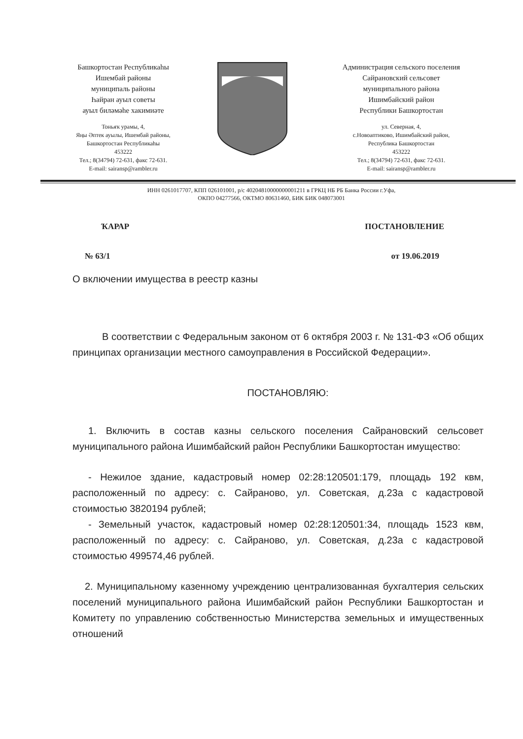Башкортостан Республикаһы
Ишембай районы
муниципаль районы
Һайран ауыл советы
ауыл биләмәһе хакимиәте
Тоньяҡ урамы, 4,
Яңы Әптек ауылы, Ишембай районы,
Башкортостан Республикаһы
453222
Тел.; 8(34794) 72-631, факс 72-631.
E-mail: sairansp@rambler.ru
Администрация сельского поселения
Сайрановский сельсовет
муниципального района
Ишимбайский район
Республики Башкортостан
ул. Северная, 4,
с.Новоаптиково, Ишимбайский район,
Республика Башкортостан
453222
Тел.; 8(34794) 72-631, факс 72-631.
E-mail: sairansp@rambler.ru
ИНН 0261017707, КПП 026101001, р/с 40204810000000001211 в ГРКЦ НБ РБ Банка России г.Уфа,
ОКПО 04277566, ОКТМО 80631460, БИК БИК 048073001
ҠАРАР ПОСТАНОВЛЕНИЕ
№ 63/1 от 19.06.2019
О включении имущества в реестр казны
В соответствии с Федеральным законом от 6 октября 2003 г. № 131-ФЗ «Об общих принципах организации местного самоуправления в Российской Федерации».
ПОСТАНОВЛЯЮ:
1. Включить в состав казны сельского поселения Сайрановский сельсовет муниципального района Ишимбайский район Республики Башкортостан имущество:
- Нежилое здание, кадастровый номер 02:28:120501:179, площадь 192 квм, расположенный по адресу: с. Сайраново, ул. Советская, д.23а с кадастровой стоимостью 3820194 рублей;
- Земельный участок, кадастровый номер 02:28:120501:34, площадь 1523 квм, расположенный по адресу: с. Сайраново, ул. Советская, д.23а с кадастровой стоимостью 499574,46 рублей.
2. Муниципальному казенному учреждению централизованная бухгалтерия сельских поселений муниципального района Ишимбайский район Республики Башкортостан и Комитету по управлению собственностью Министерства земельных и имущественных отношений